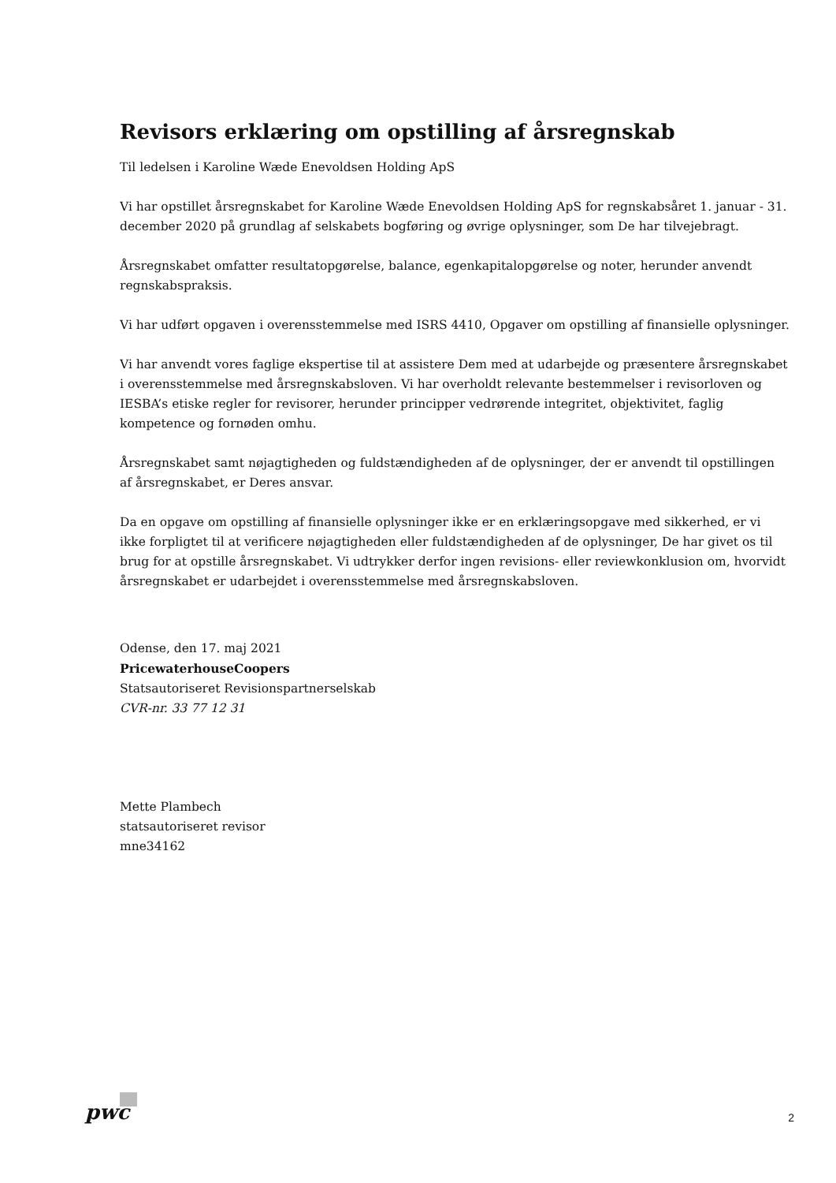Revisors erklæring om opstilling af årsregnskab
Til ledelsen i Karoline Wæde Enevoldsen Holding ApS
Vi har opstillet årsregnskabet for Karoline Wæde Enevoldsen Holding ApS for regnskabsåret 1. januar - 31. december 2020 på grundlag af selskabets bogføring og øvrige oplysninger, som De har tilvejebragt.
Årsregnskabet omfatter resultatopgørelse, balance, egenkapitalopgørelse og noter, herunder anvendt regnskabspraksis.
Vi har udført opgaven i overensstemmelse med ISRS 4410, Opgaver om opstilling af finansielle oplysninger.
Vi har anvendt vores faglige ekspertise til at assistere Dem med at udarbejde og præsentere årsregnskabet i overensstemmelse med årsregnskabsloven. Vi har overholdt relevante bestemmelser i revisorloven og IESBA’s etiske regler for revisorer, herunder principper vedrørende integritet, objektivitet, faglig kompetence og fornøden omhu.
Årsregnskabet samt nøjagtigheden og fuldstændigheden af de oplysninger, der er anvendt til opstillingen af årsregnskabet, er Deres ansvar.
Da en opgave om opstilling af finansielle oplysninger ikke er en erklæringsopgave med sikkerhed, er vi ikke forpligtet til at verificere nøjagtigheden eller fuldstændigheden af de oplysninger, De har givet os til brug for at opstille årsregnskabet. Vi udtrykker derfor ingen revisions- eller reviewkonklusion om, hvorvidt årsregnskabet er udarbejdet i overensstemmelse med årsregnskabsloven.
Odense, den 17. maj 2021
PricewaterhouseCoopers
Statsautoriseret Revisionspartnerselskab
CVR-nr. 33 77 12 31
Mette Plambech
statsautoriseret revisor
mne34162
pwc 2